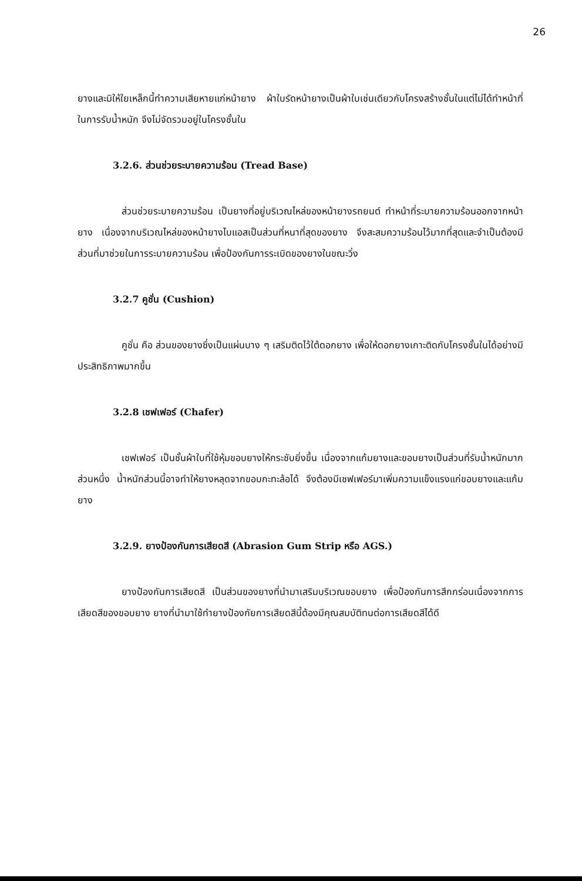26
ยางและมิให้ใยเหล็กนี้ทำความเสียหายแก่หน้ายาง ผ้าใบรัดหน้ายางเป็นผ้าใบเช่นเดียวกับโครงสร้างชั้นในแต่ไม่ได้ทำหน้าที่ในการรับน้ำหนัก จึงไม่จัดรวมอยู่ในโครงชั้นใน
3.2.6. ส่วนช่วยระบายความร้อน (Tread Base)
ส่วนช่วยระบายความร้อน เป็นยางที่อยู่บริเวณไหล่ของหน้ายางรถยนต์ ทำหน้าที่ระบายความร้อนออกจากหน้ายาง เนื่องจากบริเวณไหล่ของหน้ายางไบแอสเป็นส่วนที่หนาที่สุดของยาง จึงสะสมความร้อนไว้มากที่สุดและจำเป็นต้องมีส่วนที่มาช่วยในการระบายความร้อน เพื่อป้องกันการระเบิดของยางในขณะวิ่ง
3.2.7 คูชั่น (Cushion)
คูชั่น คือ ส่วนของยางซึ่งเป็นแผ่นบาง ๆ เสริมติดไว้ใต้ดอกยาง เพื่อให้ดอกยางเกาะติดกับโครงชั้นในได้อย่างมีประสิทธิภาพมากขึ้น
3.2.8 เชฟเฟอร์ (Chafer)
เชฟเฟอร์ เป็นชั้นผ้าใบที่ใช้หุ้มขอบยางให้กระชับยิ่งขึ้น เนื่องจากแก้มยางและขอบยางเป็นส่วนที่รับน้ำหนักมากส่วนหนึ่ง น้ำหนักส่วนนี้อาจทำให้ยางหลุดจากขอบกะทะล้อได้ จึงต้องมีเชฟเฟอร์มาเพิ่มความแข็งแรงแก่ขอบยางและแก้มยาง
3.2.9. ยางป้องกันการเสียดสี (Abrasion Gum Strip หรือ AGS.)
ยางป้องกันการเสียดสี เป็นส่วนของยางที่นำมาเสริมบริเวณขอบยาง เพื่อป้องกันการสึกกร่อนเนื่องจากการเสียดสีของขอบยาง ยางที่นำมาใช้ทำยางป้องกัยการเสียดสีนี้ต้องมีคุณสมบัติทนต่อการเสียดสีได้ดี